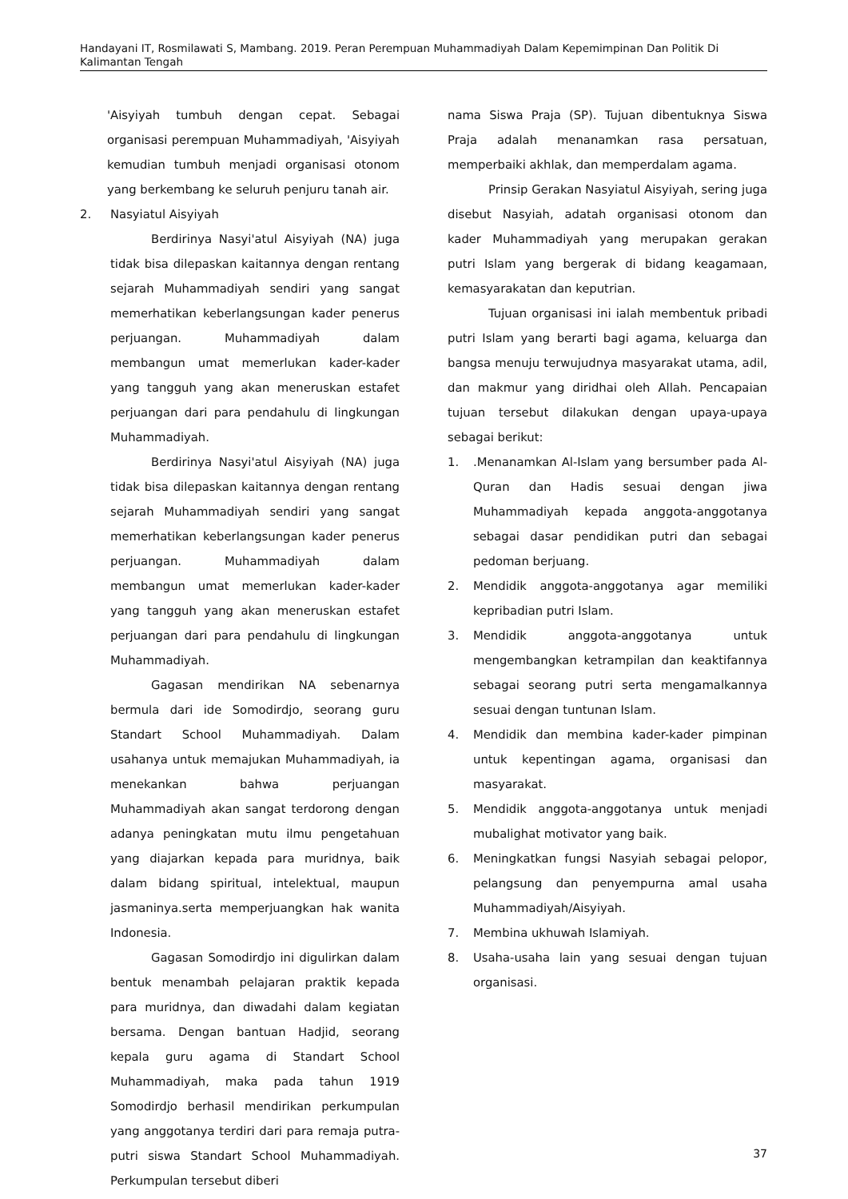Handayani IT, Rosmilawati S, Mambang. 2019. Peran Perempuan Muhammadiyah Dalam Kepemimpinan Dan Politik Di Kalimantan Tengah
'Aisyiyah tumbuh dengan cepat. Sebagai organisasi perempuan Muhammadiyah, 'Aisyiyah kemudian tumbuh menjadi organisasi otonom yang berkembang ke seluruh penjuru tanah air.
2. Nasyiatul Aisyiyah
Berdirinya Nasyi'atul Aisyiyah (NA) juga tidak bisa dilepaskan kaitannya dengan rentang sejarah Muhammadiyah sendiri yang sangat memerhatikan keberlangsungan kader penerus perjuangan. Muhammadiyah dalam membangun umat memerlukan kader-kader yang tangguh yang akan meneruskan estafet perjuangan dari para pendahulu di lingkungan Muhammadiyah.
Berdirinya Nasyi'atul Aisyiyah (NA) juga tidak bisa dilepaskan kaitannya dengan rentang sejarah Muhammadiyah sendiri yang sangat memerhatikan keberlangsungan kader penerus perjuangan. Muhammadiyah dalam membangun umat memerlukan kader-kader yang tangguh yang akan meneruskan estafet perjuangan dari para pendahulu di lingkungan Muhammadiyah.
Gagasan mendirikan NA sebenarnya bermula dari ide Somodirdjo, seorang guru Standart School Muhammadiyah. Dalam usahanya untuk memajukan Muhammadiyah, ia menekankan bahwa perjuangan Muhammadiyah akan sangat terdorong dengan adanya peningkatan mutu ilmu pengetahuan yang diajarkan kepada para muridnya, baik dalam bidang spiritual, intelektual, maupun jasmaninya.serta memperjuangkan hak wanita Indonesia.
Gagasan Somodirdjo ini digulirkan dalam bentuk menambah pelajaran praktik kepada para muridnya, dan diwadahi dalam kegiatan bersama. Dengan bantuan Hadjid, seorang kepala guru agama di Standart School Muhammadiyah, maka pada tahun 1919 Somodirdjo berhasil mendirikan perkumpulan yang anggotanya terdiri dari para remaja putra-putri siswa Standart School Muhammadiyah. Perkumpulan tersebut diberi
nama Siswa Praja (SP). Tujuan dibentuknya Siswa Praja adalah menanamkan rasa persatuan, memperbaiki akhlak, dan memperdalam agama.
Prinsip Gerakan Nasyiatul Aisyiyah, sering juga disebut Nasyiah, adatah organisasi otonom dan kader Muhammadiyah yang merupakan gerakan putri Islam yang bergerak di bidang keagamaan, kemasyarakatan dan keputrian.
Tujuan organisasi ini ialah membentuk pribadi putri Islam yang berarti bagi agama, keluarga dan bangsa menuju terwujudnya masyarakat utama, adil, dan makmur yang diridhai oleh Allah. Pencapaian tujuan tersebut dilakukan dengan upaya-upaya sebagai berikut:
1..Menanamkan Al-Islam yang bersumber pada Al-Quran dan Hadis sesuai dengan jiwa Muhammadiyah kepada anggota-anggotanya sebagai dasar pendidikan putri dan sebagai pedoman berjuang.
2. Mendidik anggota-anggotanya agar memiliki kepribadian putri Islam.
3. Mendidik anggota-anggotanya untuk mengembangkan ketrampilan dan keaktifannya sebagai seorang putri serta mengamalkannya sesuai dengan tuntunan Islam.
4. Mendidik dan membina kader-kader pimpinan untuk kepentingan agama, organisasi dan masyarakat.
5. Mendidik anggota-anggotanya untuk menjadi mubalighat motivator yang baik.
6. Meningkatkan fungsi Nasyiah sebagai pelopor, pelangsung dan penyempurna amal usaha Muhammadiyah/Aisyiyah.
7. Membina ukhuwah Islamiyah.
8. Usaha-usaha lain yang sesuai dengan tujuan organisasi.
37